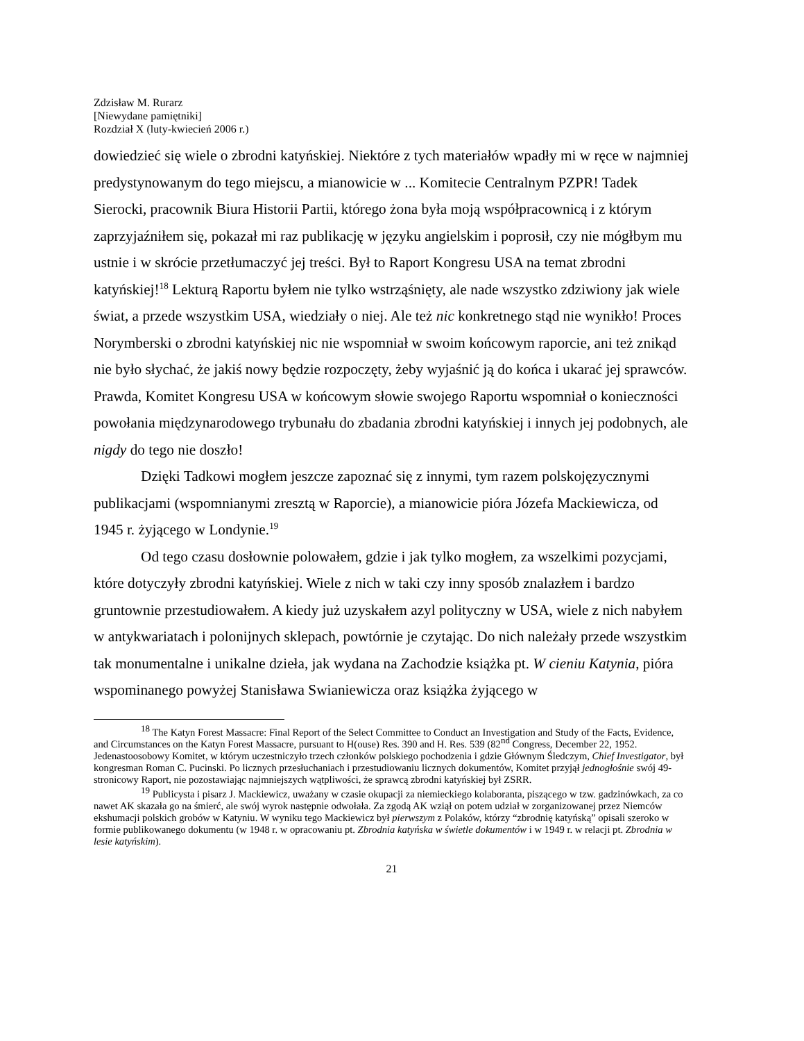Zdzisław M. Rurarz
[Niewydane pamiętniki]
Rozdział X (luty-kwiecień 2006 r.)
dowiedzieć się wiele o zbrodni katyńskiej. Niektóre z tych materiałów wpadły mi w ręce w najmniej predystynowanym do tego miejscu, a mianowicie w ... Komitecie Centralnym PZPR! Tadek Sierocki, pracownik Biura Historii Partii, którego żona była moją współpracownicą i z którym zaprzyjaźniłem się, pokazał mi raz publikację w języku angielskim i poprosił, czy nie mógłbym mu ustnie i w skrócie przetłumaczyć jej treści. Był to Raport Kongresu USA na temat zbrodni katyńskiej!<sup>18</sup> Lekturą Raportu byłem nie tylko wstrząśnięty, ale nade wszystko zdziwiony jak wiele świat, a przede wszystkim USA, wiedziały o niej. Ale też nic konkretnego stąd nie wynikło! Proces Norymberski o zbrodni katyńskiej nic nie wspomniał w swoim końcowym raporcie, ani też znikąd nie było słychać, że jakiś nowy będzie rozpoczęty, żeby wyjaśnić ją do końca i ukarać jej sprawców. Prawda, Komitet Kongresu USA w końcowym słowie swojego Raportu wspomniał o konieczności powołania międzynarodowego trybunału do zbadania zbrodni katyńskiej i innych jej podobnych, ale nigdy do tego nie doszło!
Dzięki Tadkowi mogłem jeszcze zapoznać się z innymi, tym razem polskojęzycznymi publikacjami (wspomnianymi zresztą w Raporcie), a mianowicie pióra Józefa Mackiewicza, od 1945 r. żyjącego w Londynie.<sup>19</sup>
Od tego czasu dosłownie polowałem, gdzie i jak tylko mogłem, za wszelkimi pozycjami, które dotyczyły zbrodni katyńskiej. Wiele z nich w taki czy inny sposób znalazłem i bardzo gruntownie przestudiowałem. A kiedy już uzyskałem azyl polityczny w USA, wiele z nich nabyłem w antykwariatach i polonijnych sklepach, powtórnie je czytając. Do nich należały przede wszystkim tak monumentalne i unikalne dzieła, jak wydana na Zachodzie książka pt. W cieniu Katynia, pióra wspominanego powyżej Stanisława Swianiewicza oraz książka żyjącego w
<sup>18</sup> The Katyn Forest Massacre: Final Report of the Select Committee to Conduct an Investigation and Study of the Facts, Evidence, and Circumstances on the Katyn Forest Massacre, pursuant to H(ouse) Res. 390 and H. Res. 539 (82<sup>nd</sup> Congress, December 22, 1952. Jedenastoosobowy Komitet, w którym uczestniczyło trzech członków polskiego pochodzenia i gdzie Głównym Śledczym, Chief Investigator, był kongresman Roman C. Pucinski. Po licznych przesłuchaniach i przestudiowaniu licznych dokumentów, Komitet przyjął jednogłośnie swój 49-stronicowy Raport, nie pozostawiając najmniejszych wątpliwości, że sprawcą zbrodni katyńskiej był ZSRR.
<sup>19</sup> Publicysta i pisarz J. Mackiewicz, uważany w czasie okupacji za niemieckiego kolaboranta, piszącego w tzw. gadzinówkach, za co nawet AK skazała go na śmierć, ale swój wyrok następnie odwołała. Za zgodą AK wziął on potem udział w zorganizowanej przez Niemców ekshumacji polskich grobów w Katyniu. W wyniku tego Mackiewicz był pierwszym z Polaków, którzy “zbrodnię katyńską” opisali szeroko w formie publikowanego dokumentu (w 1948 r. w opracowaniu pt. Zbrodnia katyńska w świetle dokumentów i w 1949 r. w relacji pt. Zbrodnia w lesie katyńskim).
21